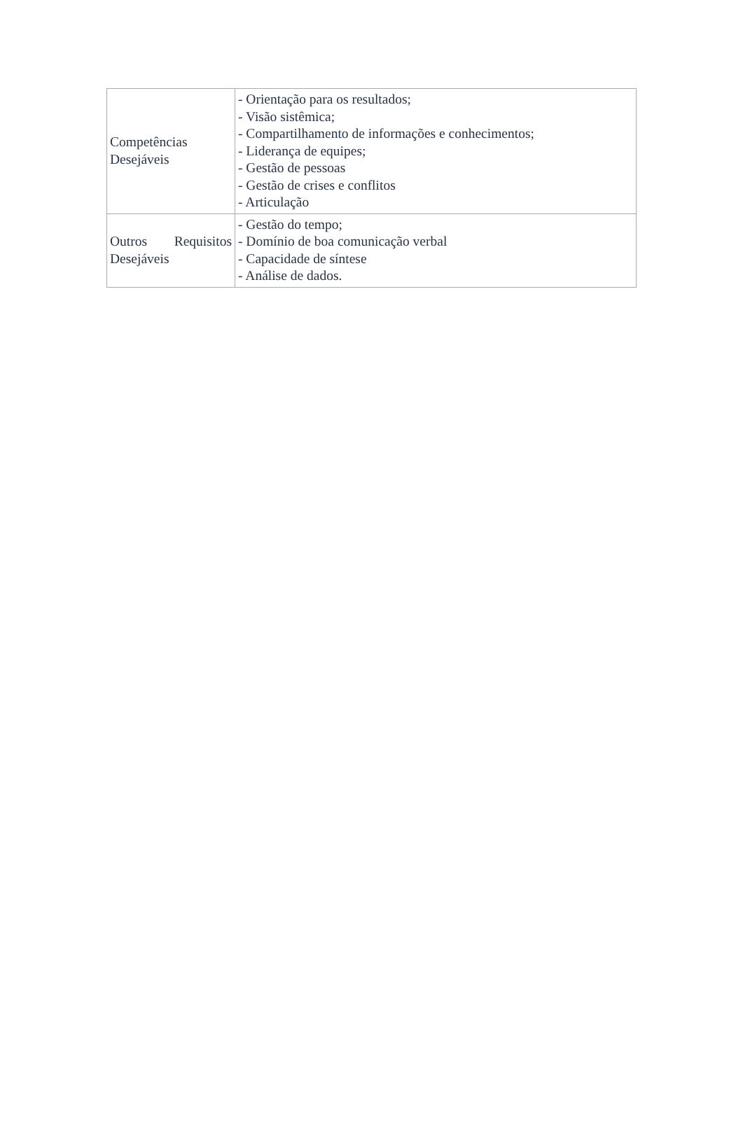| Competências Desejáveis | - Orientação para os resultados; - Visão sistêmica; - Compartilhamento de informações e conhecimentos; - Liderança de equipes; - Gestão de pessoas - Gestão de crises e conflitos - Articulação |
| Outros Requisitos Desejáveis | - Gestão do tempo; - Domínio de boa comunicação verbal - Capacidade de síntese - Análise de dados. |